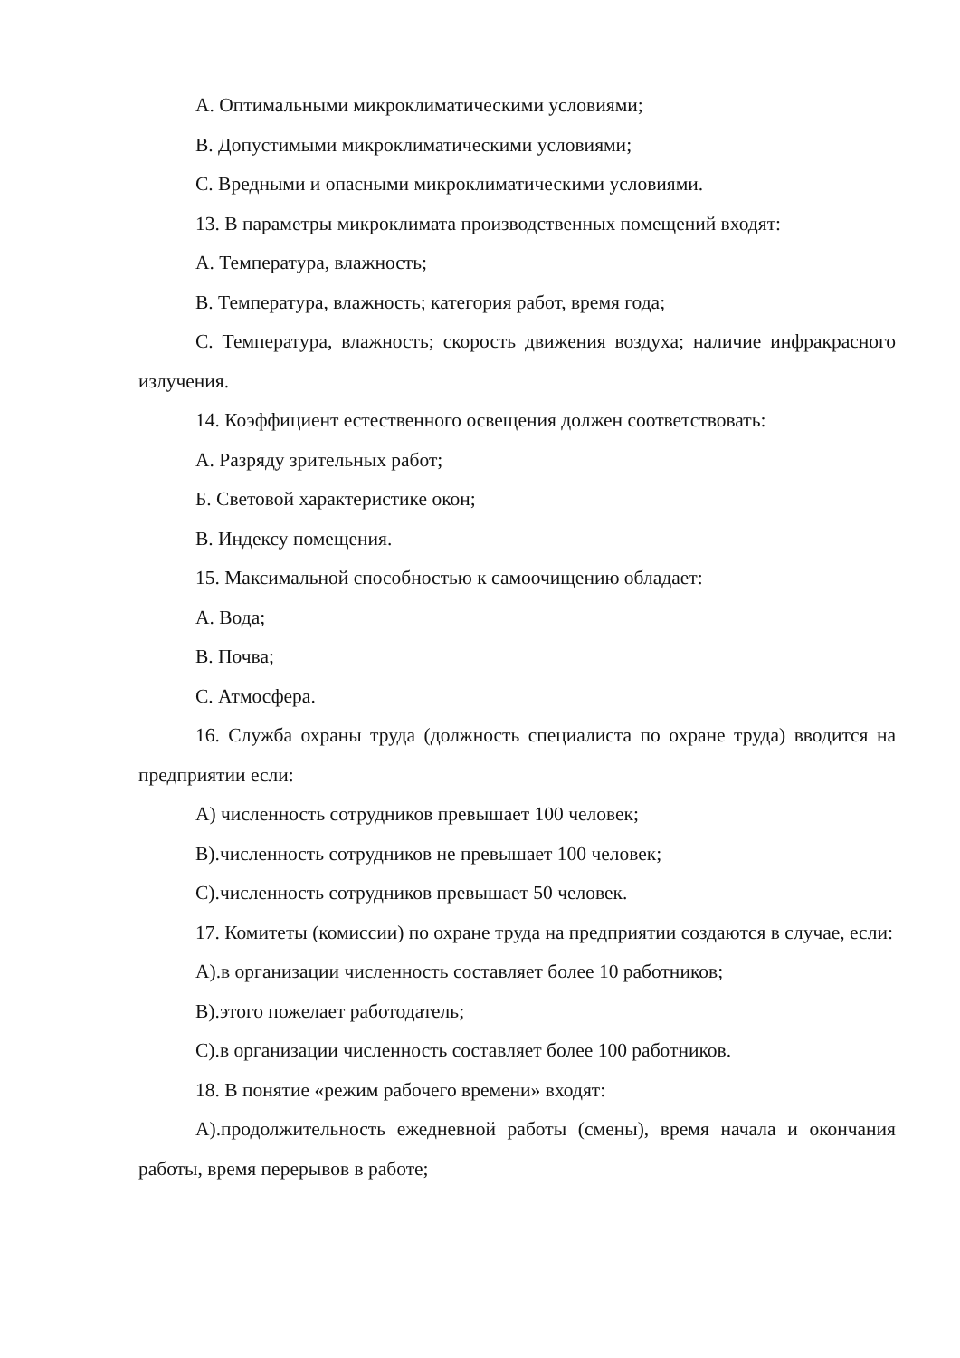А. Оптимальными микроклиматическими условиями;
В. Допустимыми микроклиматическими условиями;
С. Вредными и опасными микроклиматическими условиями.
13. В параметры микроклимата производственных помещений входят:
А. Температура, влажность;
В. Температура, влажность; категория работ, время года;
С. Температура, влажность; скорость движения воздуха; наличие инфракрасного излучения.
14. Коэффициент естественного освещения должен соответствовать:
А. Разряду зрительных работ;
Б. Световой характеристике окон;
В. Индексу помещения.
15. Максимальной способностью к самоочищению обладает:
А. Вода;
В. Почва;
С. Атмосфера.
16. Служба охраны труда (должность специалиста по охране труда) вводится на предприятии если:
А) численность сотрудников превышает 100 человек;
В).численность сотрудников не превышает 100 человек;
С).численность сотрудников превышает 50 человек.
17. Комитеты (комиссии) по охране труда на предприятии создаются в случае, если:
А).в организации численность составляет более 10 работников;
В).этого пожелает работодатель;
С).в организации численность составляет более 100 работников.
18. В понятие «режим рабочего времени» входят:
А).продолжительность ежедневной работы (смены), время начала и окончания работы, время перерывов в работе;